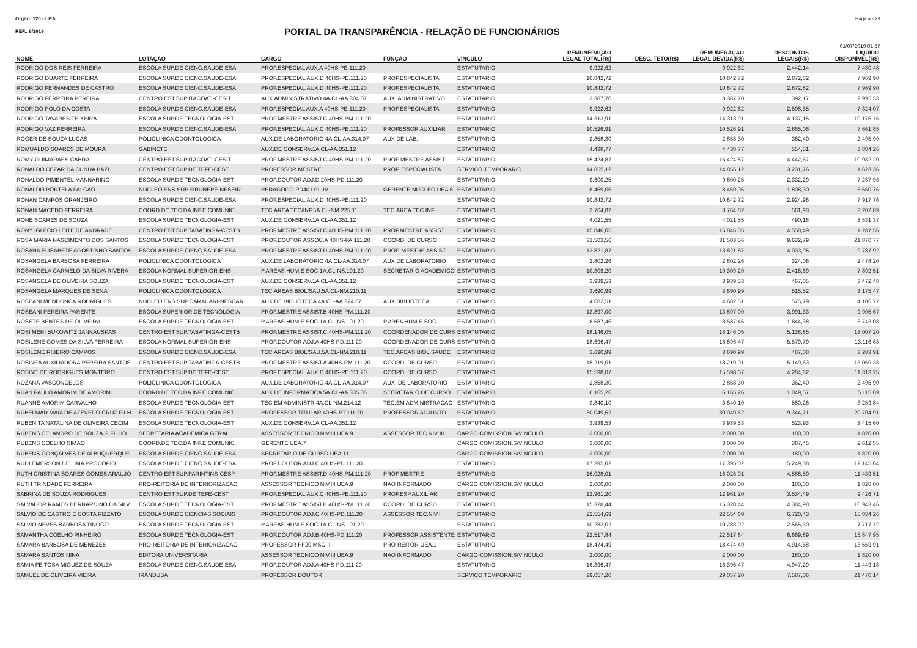Orgão: 120 - UEA Página - 29
REF.: 6/2019
PORTAL DA TRANSPARÊNCIA - RELAÇÃO DE FUNCIONÁRIOS
01/07/2019 01:57
| NOME | LOTAÇÃO | CARGO | FUNÇÃO | VÍNCULO | REMUNERAÇÃO LEGAL TOTAL(R$) | DESC. TETO(R$) | REMUNERAÇÃO LEGAL DEVIDA(R$) | DESCONTOS LEGAIS(R$) | LÍQUIDO DISPONÍVEL(R$) |
| --- | --- | --- | --- | --- | --- | --- | --- | --- | --- |
| RODRIGO DOS REIS FERREIRA | ESCOLA SUP.DE CIENC.SAUDE-ESA | PROF.ESPECIAL AUX.A 40HS-PE.111.20 | | ESTATUTARIO | 9.922,62 | | 9.922,62 | 2.442,14 | 7.480,48 |
| RODRIGO DUARTE FERREIRA | ESCOLA SUP.DE CIENC.SAUDE-ESA | PROF.ESPECIAL.AUX.D 40HS-PE.111.20 | PROF.ESPECIALISTA | ESTATUTARIO | 10.842,72 | | 10.842,72 | 2.872,82 | 7.969,90 |
| RODRIGO FERNANDES DE CASTRO | ESCOLA SUP.DE CIENC.SAUDE-ESA | PROF.ESPECIAL.AUX.D 40HS-PE.111.20 | PROF.ESPECIALISTA | ESTATUTARIO | 10.842,72 | | 10.842,72 | 2.872,82 | 7.969,90 |
| RODRIGO FERREIRA PEREIRA | CENTRO EST.SUP.ITACOAT.-CESIT | AUX.ADMINISTRATIVO 4A.CL-AA.304.07 | AUX. ADMINISTRATIVO | ESTATUTARIO | 3.387,70 | | 3.387,70 | 392,17 | 2.995,53 |
| RODRIGO POLO DA COSTA | ESCOLA SUP.DE CIENC.SAUDE-ESA | PROF.ESPECIAL AUX.A 40HS-PE.111.20 | PROF.ESPECIALISTA | ESTATUTARIO | 9.922,62 | | 9.922,62 | 2.598,55 | 7.324,07 |
| RODRIGO TAVARES TEIXEIRA | ESCOLA SUP.DE TECNOLOGIA-EST | PROF.MESTRE ASSIST.C 40HS-PM.111.20 | | ESTATUTARIO | 14.313,91 | | 14.313,91 | 4.137,15 | 10.176,76 |
| RODRIGO VAZ FERREIRA | ESCOLA SUP.DE CIENC.SAUDE-ESA | PROF.ESPECIAL.AUX.C 40HS-PE.111.20 | PROFESSOR AUXILIAR | ESTATUTARIO | 10.526,91 | | 10.526,91 | 2.865,06 | 7.661,85 |
| ROGER DE SOUZA LUCAS | POLICLINICA ODONTOLOGICA | AUX.DE LABORATORIO 4A.CL-AA.314.07 | AUX DE LAB. | ESTATUTARIO | 2.858,30 | | 2.858,30 | 362,40 | 2.495,90 |
| ROMUALDO SOARES DE MOURA | GABINETE | AUX.DE CONSERV.1A.CL-AA.351.12 | | ESTATUTARIO | 4.438,77 | | 4.438,77 | 554,51 | 3.884,26 |
| ROMY GUIMARAES CABRAL | CENTRO EST.SUP.ITACOAT.-CESIT | PROF.MESTRE ASSIST.C 40HS-PM.111.20 | PROF MESTRE ASSIST. | ESTATUTARIO | 15.424,87 | | 15.424,87 | 4.442,67 | 10.982,20 |
| RONALDO CEZAR DA CUNHA BAZI | CENTRO EST.SUP.DE TEFE-CEST | PROFESSOR MESTRE | PROF. ESPECIALISTA | SERVICO TEMPORARIO | 14.855,12 | | 14.855,12 | 3.231,76 | 11.623,36 |
| RONALDO PIMENTEL MANNARINO | ESCOLA SUP.DE TECNOLOGIA-EST | PROF.DOUTOR ADJ.D 20HS-PD.111.20 | | ESTATUTARIO | 9.600,25 | | 9.600,25 | 2.332,29 | 7.267,96 |
| RONALDO PORTELA FALCAO | NUCLEO ENS.SUP.EIRUNEPE-NESEIR | PEDAGOGO PD40.LPL-IV | GERENTE NUCLEO UEA 6 | ESTATUTARIO | 8.469,06 | | 8.469,06 | 1.808,30 | 6.660,76 |
| RONAN CAMPOS GRANJEIRO | ESCOLA SUP.DE CIENC.SAUDE-ESA | PROF.ESPECIAL.AUX.D 40HS-PE.111.20 | | ESTATUTARIO | 10.842,72 | | 10.842,72 | 2.924,96 | 7.917,76 |
| RONAN MACEDO FERREIRA | COORD.DE TEC.DA INF.E COMUNIC. | TEC.AREA TEC/INF.5A.CL-NM.225.11 | TEC.AREA TEC.INF. | ESTATUTARIO | 3.764,82 | | 3.764,82 | 561,93 | 3.202,89 |
| RONE SOARES DE SOUZA | ESCOLA SUP.DE TECNOLOGIA-EST | AUX.DE CONSERV.1A.CL-AA.351.12 | | ESTATUTARIO | 4.021,55 | | 4.021,55 | 490,18 | 3.531,37 |
| RONY IGLECIO LEITE DE ANDRADE | CENTRO EST.SUP.TABATINGA-CESTB | PROF.MESTRE ASSIST.C 40HS-PM.111.20 | PROF.MESTRE ASSIST. | ESTATUTARIO | 15.846,05 | | 15.846,05 | 4.558,49 | 11.287,56 |
| ROSA MARIA NASCIMENTO DOS SANTOS | ESCOLA SUP.DE TECNOLOGIA-EST | PROF.DOUTOR ASSOC.A 40HS-PA.111.20 | COORD. DE CURSO | ESTATUTARIO | 31.503,56 | | 31.503,56 | 9.632,79 | 21.870,77 |
| ROSANA ELISABETE AGOSTINHO SANTOS | ESCOLA SUP.DE CIENC.SAUDE-ESA | PROF.MESTRE ASSIST.D 40HS-PM.111.20 | PROF. MESTRE ASSIST. | ESTATUTARIO | 13.821,87 | | 13.821,87 | 4.033,95 | 9.787,92 |
| ROSANGELA BARBOSA FERREIRA | POLICLINICA ODONTOLOGICA | AUX.DE LABORATORIO 4A.CL-AA.314.07 | AUX.DE LABORATORIO | ESTATUTARIO | 2.802,26 | | 2.802,26 | 324,06 | 2.478,20 |
| ROSANGELA CARMELO DA SILVA RIVERA | ESCOLA NORMAL SUPERIOR-ENS | P.AREAS HUM.E SOC.1A.CL-NS.101.20 | SECRETARIO ACADEMICO | ESTATUTARIO | 10.309,20 | | 10.309,20 | 2.416,69 | 7.892,51 |
| ROSANGELA DE OLIVEIRA SOUZA | ESCOLA SUP.DE TECNOLOGIA-EST | AUX.DE CONSERV.1A.CL-AA.351.12 | | ESTATUTARIO | 3.939,53 | | 3.939,53 | 467,05 | 3.472,48 |
| ROSANGELA MARQUES DE SENA | POLICLINICA ODONTOLOGICA | TEC.AREAS BIOL/SAU.5A.CL-NM.210.11 | | ESTATUTARIO | 3.690,99 | | 3.690,99 | 515,52 | 3.175,47 |
| ROSEANI MENDONCA RODRIGUES | NUCLEO ENS.SUP.CARAUARI-NESCAR | AUX.DE BIBLIOTECA 4A.CL-AA.324.07 | AUX BIBLIOTECA | ESTATUTARIO | 4.682,51 | | 4.682,51 | 575,79 | 4.106,72 |
| ROSEANI PEREIRA PARENTE | ESCOLA SUPERIOR DE TECNOLOGIA | PROF.MESTRE ASSIST.B 40HS-PM.111.20 | | ESTATUTARIO | 13.897,00 | | 13.897,00 | 3.991,33 | 9.905,67 |
| ROSETE BENTES DE OLIVEIRA | ESCOLA SUP.DE TECNOLOGIA-EST | P.AREAS HUM.E SOC.1A.CL-NS.101.20 | P.AREA HUM.E SOC. | ESTATUTARIO | 8.587,46 | | 8.587,46 | 1.844,38 | 6.743,08 |
| ROSI MERI BUKOWITZ JANKAUSKAS | CENTRO EST.SUP.TABATINGA-CESTB | PROF.MESTRE ASSIST.C 40HS-PM.111.20 | COORDENADOR DE CURS | ESTATUTARIO | 18.146,05 | | 18.146,05 | 5.138,85 | 13.007,20 |
| ROSILENE GOMES DA SILVA FERREIRA | ESCOLA NORMAL SUPERIOR-ENS | PROF.DOUTOR ADJ.A 40HS-PD.111.20 | COORDENADOR DE CURS | ESTATUTARIO | 18.696,47 | | 18.696,47 | 5.579,79 | 13.116,68 |
| ROSILENE RIBEIRO CAMPOS | ESCOLA SUP.DE CIENC.SAUDE-ESA | TEC.AREAS BIOL/SAU.5A.CL-NM.210.11 | TEC.AREAS BIOL.SAUDE | ESTATUTARIO | 3.690,99 | | 3.690,99 | 487,08 | 3.203,91 |
| ROSINEA AUXILIADORA PEREIRA SANTOS | CENTRO EST.SUP.TABATINGA-CESTB | PROF.MESTRE ASSIST.A 40HS-PM.111.20 | COORD. DE CURSO | ESTATUTARIO | 18.219,01 | | 18.219,01 | 5.149,63 | 13.069,38 |
| ROSINEIDE RODRIGUES MONTEIRO | CENTRO EST.SUP.DE TEFE-CEST | PROF.ESPECIAL.AUX.D 40HS-PE.111.20 | COORD. DE CURSO | ESTATUTARIO | 15.598,07 | | 15.598,07 | 4.284,82 | 11.313,25 |
| ROZANA VASCONCELOS | POLICLINICA ODONTOLOGICA | AUX.DE LABORATORIO 4A.CL-AA.314.07 | AUX. DE LABORATORIO | ESTATUTARIO | 2.858,30 | | 2.858,30 | 362,40 | 2.495,90 |
| RUAN PAULO AMORIM DE AMORIM | COORD.DE TEC.DA INF.E COMUNIC. | AUX.DE INFORMATICA 5A.CL-AA.335.06 | SECRETARIO DE CURSO | ESTATUTARIO | 6.165,26 | | 6.165,26 | 1.049,57 | 5.115,69 |
| RUANNE AMORIM CARVALHO | ESCOLA SUP.DE TECNOLOGIA-EST | TEC.EM ADMINISTR.4A.CL-NM.214.12 | TEC.EM ADMINISTRACAO | ESTATUTARIO | 3.840,10 | | 3.840,10 | 580,26 | 3.259,84 |
| RUBELMAR MAIA DE AZEVEDO CRUZ FILH | ESCOLA SUP.DE TECNOLOGIA-EST | PROFESSOR TITULAR 40HS-PT.111.20 | PROFESSOR ADJUNTO | ESTATUTARIO | 30.049,62 | | 30.049,62 | 9.344,71 | 20.704,91 |
| RUBENITA NATALINA DE OLIVEIRA CECIM | ESCOLA SUP.DE TECNOLOGIA-EST | AUX.DE CONSERV.1A.CL-AA.351.12 | | ESTATUTARIO | 3.939,53 | | 3.939,53 | 523,93 | 3.415,60 |
| RUBENS CELANDRO DE SOUZA G FILHO | SECRETARIA ACADEMICA GERAL | ASSESSOR TECNICO NIV.III UEA.9 | ASSESSOR TEC NIV III | CARGO COMISSION.S/VINCULO | 2.000,00 | | 2.000,00 | 180,00 | 1.820,00 |
| RUBENS COELHO SIMAO | COORD.DE TEC.DA INF.E COMUNIC. | GERENTE UEA.7 | | CARGO COMISSION.S/VINCULO | 3.000,00 | | 3.000,00 | 387,45 | 2.612,55 |
| RUBENS GONÇALVES DE ALBUQUERQUE | ESCOLA SUP.DE CIENC.SAUDE-ESA | SECRETARIO DE CURSO UEA.11 | | CARGO COMISSION.S/VINCULO | 2.000,00 | | 2.000,00 | 180,00 | 1.820,00 |
| RUDI EMERSON DE LIMA PROCOPIO | ESCOLA SUP.DE CIENC.SAUDE-ESA | PROF.DOUTOR ADJ.C 40HS-PD.111.20 | | ESTATUTARIO | 17.395,02 | | 17.395,02 | 5.249,38 | 12.145,64 |
| RUTH CRISTINA SOARES GOMES ARAUJO | CENTRO EST.SUP.PARINTINS-CESP | PROF.MESTRE ASSIST.D 40HS-PM.111.20 | PROF MESTRE | ESTATUTARIO | 16.028,01 | | 16.028,01 | 4.588,50 | 11.439,51 |
| RUTH TRINDADE FERREIRA | PRO-REITORIA DE INTERIORIZACAO | ASSESSOR TECNICO NIV.III UEA.9 | NAO INFORMADO | CARGO COMISSION.S/VINCULO | 2.000,00 | | 2.000,00 | 180,00 | 1.820,00 |
| SABRINA DE SOUZA RODRIGUES | CENTRO EST.SUP.DE TEFE-CEST | PROF.ESPECIAL.AUX.C 40HS-PE.111.20 | PROF.ESP.AUXILIAR | ESTATUTARIO | 12.961,20 | | 12.961,20 | 3.534,49 | 9.426,71 |
| SALVADOR RAMOS BERNARDINO DA SILV | ESCOLA SUP.DE TECNOLOGIA-EST | PROF.MESTRE ASSIST.B 40HS-PM.111.20 | COORD. DE CURSO | ESTATUTARIO | 15.328,44 | | 15.328,44 | 4.384,98 | 10.943,46 |
| SALVIO DE CASTRO E COSTA RIZZATO | ESCOLA SUP.DE CIENCIAS SOCIAIS | PROF.DOUTOR ADJ.C 40HS-PD.111.20 | ASSESSOR TEC.NIV.I | ESTATUTARIO | 22.554,69 | | 22.554,69 | 6.720,43 | 15.834,26 |
| SALVIO NEVES BARBOSA TINOCO | ESCOLA SUP.DE TECNOLOGIA-EST | P.AREAS HUM.E SOC.1A.CL-NS.101.20 | | ESTATUTARIO | 10.283,02 | | 10.283,02 | 2.565,30 | 7.717,72 |
| SAMANTHA COELHO PINHEIRO | ESCOLA SUP.DE TECNOLOGIA-EST | PROF.DOUTOR ADJ.B 40HS-PD.111.20 | PROFESSOR ASSISTENTE | ESTATUTARIO | 22.517,84 | | 22.517,84 | 6.669,89 | 15.847,95 |
| SAMARA BARBOSA DE MENEZES | PRO-REITORIA DE INTERIORIZACAO | PROFESSOR PF20.MSC-II | PRO-REITOR-UEA.1 | ESTATUTARIO | 18.474,49 | | 18.474,49 | 4.914,58 | 13.559,91 |
| SAMARA SANTOS NINA | EDITORA UNIVERSITARIA | ASSESSOR TECNICO NIV.III UEA.9 | NAO INFORMADO | CARGO COMISSION.S/VINCULO | 2.000,00 | | 2.000,00 | 180,00 | 1.820,00 |
| SAMIA FEITOSA MIGUEZ DE SOUZA | ESCOLA SUP.DE CIENC.SAUDE-ESA | PROF.DOUTOR ADJ.A 40HS-PD.111.20 | | ESTATUTARIO | 16.396,47 | | 16.396,47 | 4.947,29 | 11.449,18 |
| SAMUEL DE OLIVEIRA VIEIRA | IRANDUBA | PROFESSOR DOUTOR | | SERVICO TEMPORARIO | 29.057,20 | | 29.057,20 | 7.587,06 | 21.470,14 |